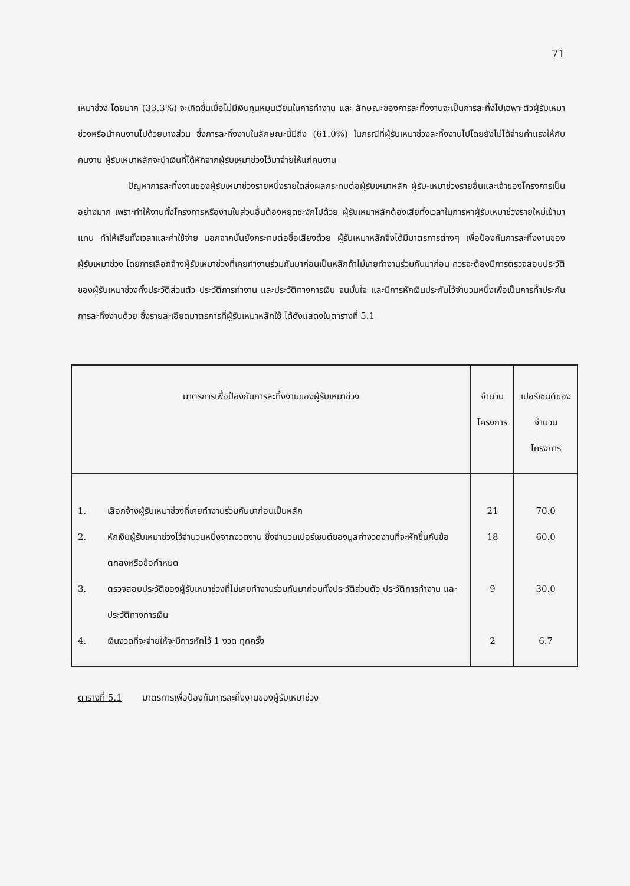71
เหมาช่วง โดยมาก (33.3%) จะเกิดขึ้นเมื่อไม่มีเงินทุนหมุนเวียนในการทำงาน และ ลักษณะของการละทิ้งงานจะเป็นการละทิ้งไปเฉพาะตัวผู้รับเหมาช่วงหรือนำคนงานไปด้วยบางส่วน ซึ่งการละทิ้งงานในลักษณะนี้มีถึง (61.0%) ในกรณีที่ผู้รับเหมาช่วงละทิ้งงานไปโดยยังไม่ได้จ่ายค่าแรงให้กับคนงาน ผู้รับเหมาหลักจะนำเงินที่ได้หักจากผู้รับเหมาช่วงไว้มาจ่ายให้แก่คนงาน
ปัญหาการละทิ้งงานของผู้รับเหมาช่วงรายหนึ่งรายใดส่งผลกระทบต่อผู้รับเหมาหลัก ผู้รับ-เหมาช่วงรายอื่นและเจ้าของโครงการเป็นอย่างมาก เพราะทำให้งานทั้งโครงการหรืองานในส่วนอื่นต้องหยุดชะงักไปด้วย ผู้รับเหมาหลักต้องเสียทั้งเวลาในการหาผู้รับเหมาช่วงรายใหม่เข้ามาแทน ทำให้เสียทั้งเวลาและค่าใช้จ่าย นอกจากนั้นยังกระทบต่อชื่อเสียงด้วย ผู้รับเหมาหลักจึงได้มีมาตรการต่างๆ เพื่อป้องกันการละทิ้งงานของผู้รับเหมาช่วง โดยการเลือกจ้างผู้รับเหมาช่วงที่เคยทำงานร่วมกันมาก่อนเป็นหลักถ้าไม่เคยทำงานร่วมกันมาก่อน ควรจะต้องมีการตรวจสอบประวัติของผู้รับเหมาช่วงทั้งประวัติส่วนตัว ประวัติการทำงาน และประวัติทางการเงิน จนมั่นใจ และมีการหักเงินประกันไว้จำนวนหนึ่งเพื่อเป็นการค้ำประกันการละทิ้งงานด้วย ซึ่งรายละเอียดมาตรการที่ผู้รับเหมาหลักใช้ ได้ดังแสดงในตารางที่ 5.1
| มาตรการเพื่อป้องกันการละทิ้งงานของผู้รับเหมาช่วง | | จำนวน โครงการ | เปอร์เซนต์ของ จำนวนโครงการ |
| --- | --- | --- | --- |
| 1. | เลือกจ้างผู้รับเหมาช่วงที่เคยทำงานร่วมกันมาก่อนเป็นหลัก | 21 | 70.0 |
| 2. | หักเงินผู้รับเหมาช่วงไว้จำนวนหนึ่งจากงวดงาน ซึ่งจำนวนเปอร์เซนต์ของมูลค่างวดงานที่จะหักขึ้นกับข้อตกลงหรือข้อกำหนด | 18 | 60.0 |
| 3. | ตรวจสอบประวัติของผู้รับเหมาช่วงที่ไม่เคยทำงานร่วมกันมาก่อนทั้งประวัติส่วนตัว ประวัติการทำงาน และ ประวัติทางการเงิน | 9 | 30.0 |
| 4. | เงินงวดที่จะจ่ายให้จะมีการหักไว้ 1 งวด ทุกครั้ง | 2 | 6.7 |
ตารางที่ 5.1 มาตรการเพื่อป้องกันการละทิ้งงานของผู้รับเหมาช่วง